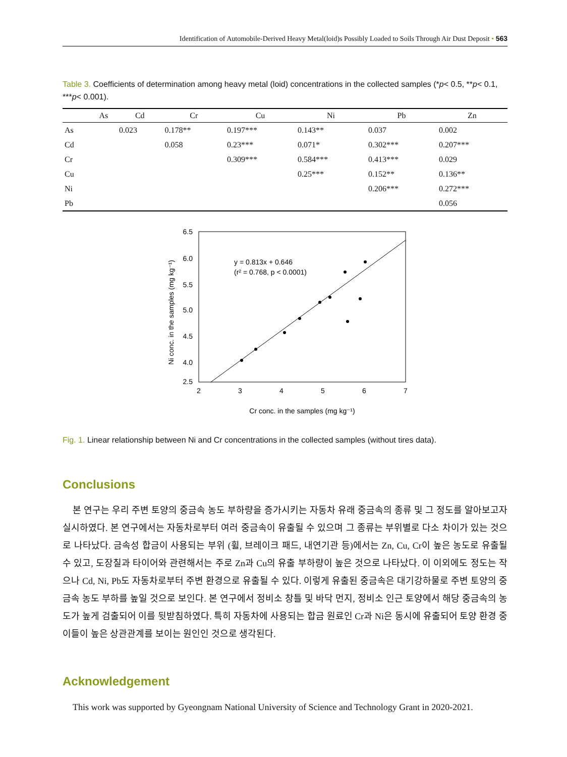Identification of Automobile-Derived Heavy Metal(loid)s Possibly Loaded to Soils Through Air Dust Deposit • 563
Table 3. Coefficients of determination among heavy metal (loid) concentrations in the collected samples (*p< 0.5, **p< 0.1, ***p< 0.001).
| | As | Cd | Cr | Cu | Ni | Pb | Zn |
| --- | --- | --- | --- | --- | --- | --- | --- |
| As | | 0.023 | 0.178** | 0.197*** | 0.143** | 0.037 | 0.002 |
| Cd | | | 0.058 | 0.23*** | 0.071* | 0.302*** | 0.207*** |
| Cr | | | | 0.309*** | 0.584*** | 0.413*** | 0.029 |
| Cu | | | | | 0.25*** | 0.152** | 0.136** |
| Ni | | | | | | 0.206*** | 0.272*** |
| Pb | | | | | | | 0.056 |
y = 0.813x + 0.646
(r² = 0.768, p < 0.0001)
6.5
6.0
5.5
5.0
4.5
4.0
2.5
2
3
4
5
6
7
Cr conc. in the samples (mg kg⁻¹)
Ni conc. in the samples (mg kg⁻¹)
Fig. 1. Linear relationship between Ni and Cr concentrations in the collected samples (without tires data).
Conclusions
본 연구는 우리 주변 토양의 중금속 농도 부하량을 증가시키는 자동차 유래 중금속의 종류 및 그 정도를 알아보고자 실시하였다. 본 연구에서는 자동차로부터 여러 중금속이 유출될 수 있으며 그 종류는 부위별로 다소 차이가 있는 것으로 나타났다. 금속성 합금이 사용되는 부위 (휠, 브레이크 패드, 내연기관 등)에서는 Zn, Cu, Cr이 높은 농도로 유출될 수 있고, 도장칠과 타이어와 관련해서는 주로 Zn과 Cu의 유출 부하량이 높은 것으로 나타났다. 이 이외에도 정도는 작으나 Cd, Ni, Pb도 자동차로부터 주변 환경으로 유출될 수 있다. 이렇게 유출된 중금속은 대기강하물로 주변 토양의 중금속 농도 부하를 높일 것으로 보인다. 본 연구에서 정비소 창틀 및 바닥 먼지, 정비소 인근 토양에서 해당 중금속의 농도가 높게 검출되어 이를 뒷받침하였다. 특히 자동차에 사용되는 합금 원료인 Cr과 Ni은 동시에 유출되어 토양 환경 중 이들이 높은 상관관계를 보이는 원인인 것으로 생각된다.
Acknowledgement
This work was supported by Gyeongnam National University of Science and Technology Grant in 2020-2021.